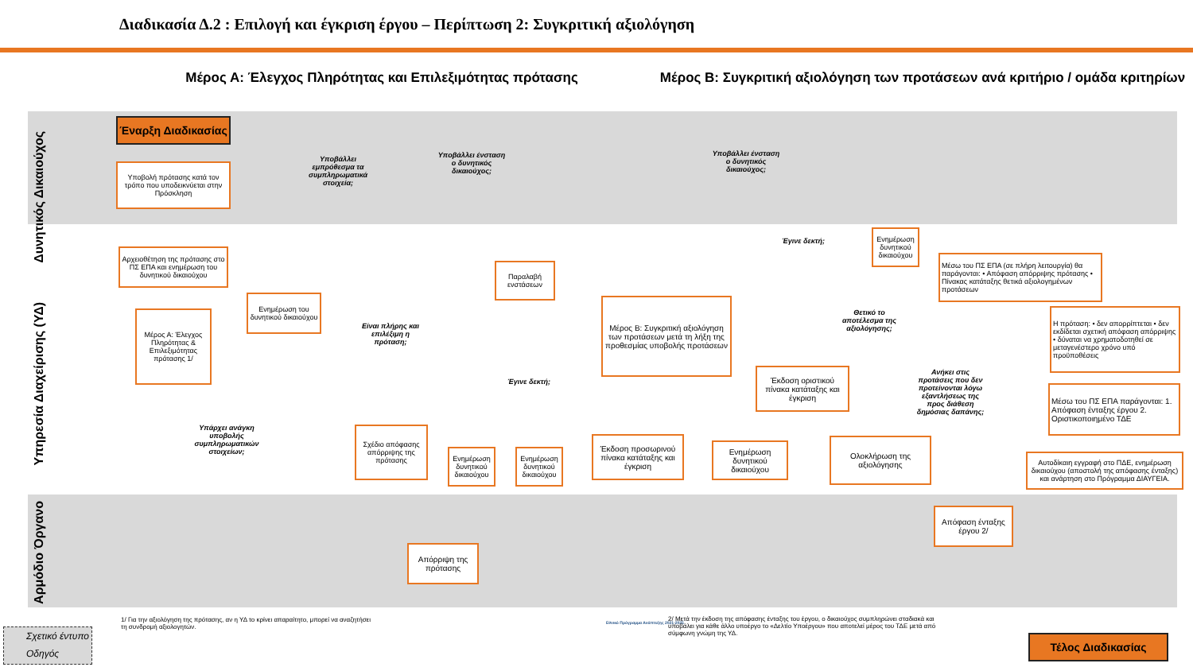Διαδικασία Δ.2 : Επιλογή και έγκριση έργου – Περίπτωση 2: Συγκριτική αξιολόγηση
Μέρος Α: Έλεγχος Πληρότητας και Επιλεξιμότητας πρότασης
Μέρος Β: Συγκριτική αξιολόγηση των προτάσεων ανά κριτήριο / ομάδα κριτηρίων
Δυνητικός Δικαιούχος
Υπηρεσία Διαχείρισης (ΥΔ)
Αρμόδιο Όργανο
Έναρξη Διαδικασίας
Υποβολή πρότασης κατά τον τρόπο που υποδεικνύεται στην Πρόσκληση
Υποβάλλει εμπρόθεσμα τα συμπληρωματικά στοιχεία;
Υποβάλλει ένσταση ο δυνητικός δικαιούχος;
Υποβάλλει ένσταση ο δυνητικός δικαιούχος;
Αρχειοθέτηση της πρότασης στο ΠΣ ΕΠΑ και ενημέρωση του δυνητικού δικαιούχου
Ενημέρωση του δυνητικού δικαιούχου
Μέρος Α: Έλεγχος Πληρότητας & Επιλεξιμότητας πρότασης 1/
Είναι πλήρης και επιλέξιμη η πρόταση;
Παραλαβή ενστάσεων
Μέρος Β: Συγκριτική αξιολόγηση των προτάσεων μετά τη λήξη της προθεσμίας υποβολής προτάσεων
Έγινε δεκτή;
Ενημέρωση δυνητικού δικαιούχου
Μέσω του ΠΣ ΕΠΑ (σε πλήρη λειτουργία) θα παράγονται: • Απόφαση απόρριψης πρότασης • Πίνακας κατάταξης θετικά αξιολογημένων προτάσεων
Θετικό το αποτέλεσμα της αξιολόγησης;
Η πρόταση: • δεν απορρίπτεται • δεν εκδίδεται σχετική απόφαση απόρριψης • δύναται να χρηματοδοτηθεί σε μεταγενέστερο χρόνο υπό προϋποθέσεις
Υπάρχει ανάγκη υποβολής συμπληρωματικών στοιχείων;
Έγινε δεκτή;
Έκδοση οριστικού πίνακα κατάταξης και έγκριση
Ανήκει στις προτάσεις που δεν προτείνονται λόγω εξαντλήσεως της προς διάθεση δημόσιας δαπάνης;
Μέσω του ΠΣ ΕΠΑ παράγονται: 1. Απόφαση ένταξης έργου 2. Οριστικοποιημένο ΤΔΕ
Σχέδιο απόφασης απόρριψης της πρότασης
Ενημέρωση δυνητικού δικαιούχου
Ενημέρωση δυνητικού δικαιούχου
Έκδοση προσωρινού πίνακα κατάταξης και έγκριση
Ενημέρωση δυνητικού δικαιούχου
Ολοκλήρωση της αξιολόγησης
Αυτοδίκαιη εγγραφή στο ΠΔΕ, ενημέρωση δικαιούχου (αποστολή της απόφασης ένταξης) και ανάρτηση στο Πρόγραμμα ΔΙΑΥΓΕΙΑ.
Απόρριψη της πρότασης
Απόφαση ένταξης έργου 2/
1/ Για την αξιολόγηση της πρότασης, αν η ΥΔ το κρίνει απαραίτητο, μπορεί να αναζητήσει τη συνδρομή αξιολογητών.
Εθνικό Πρόγραμμα Ανάπτυξης 2021-2025
2/ Μετά την έκδοση της απόφασης ένταξης του έργου, ο δικαιούχος συμπληρώνει σταδιακά και υποβάλει για κάθε άλλο υποέργο το «Δελτίο Υποέργου» που αποτελεί μέρος του ΤΔΕ μετά από σύμφωνη γνώμη της ΥΔ.
Σχετικό έντυπο
Οδηγός
Τέλος Διαδικασίας